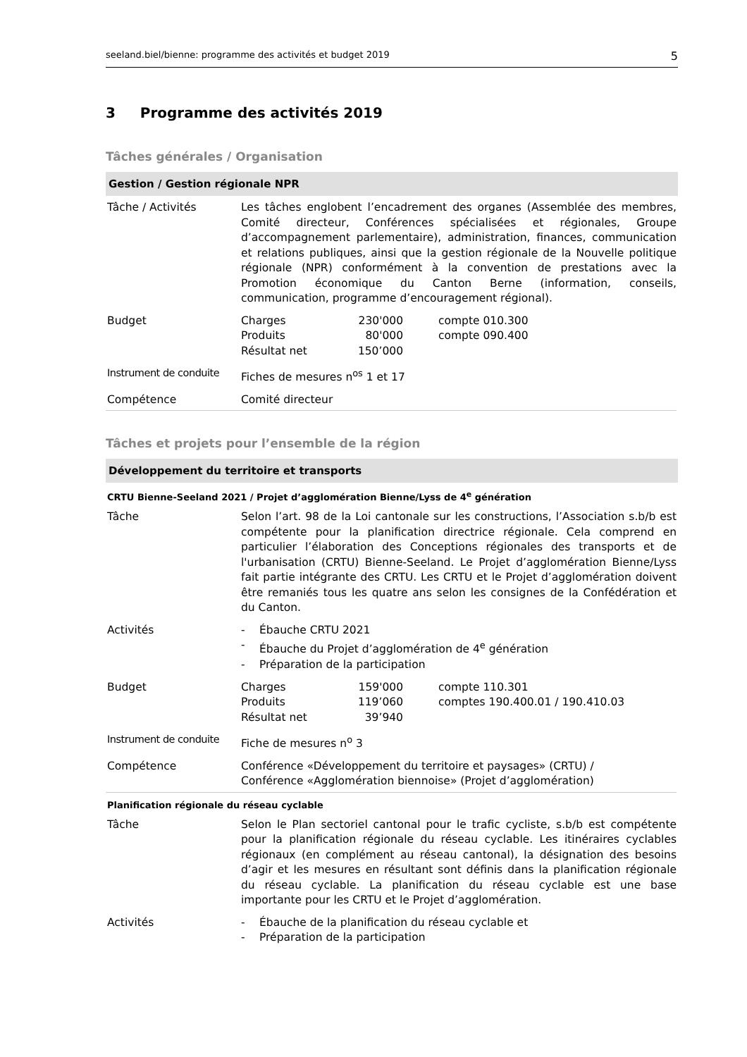seeland.biel/bienne: programme des activités et budget 2019 5
3 Programme des activités 2019
Tâches générales / Organisation
Gestion / Gestion régionale NPR
| Tâche / Activités | Les tâches englobent l’encadrement des organes (Assemblée des membres, Comité directeur, Conférences spécialisées et régionales, Groupe d’accompagnement parlementaire), administration, finances, communication et relations publiques, ainsi que la gestion régionale de la Nouvelle politique régionale (NPR) conformément à la convention de prestations avec la Promotion économique du Canton Berne (information, conseils, communication, programme d’encouragement régional). |
| Budget | / Charges / 230'000 / compte 010.300 / / Produits / 80'000 / compte 090.400 / / Résultat net / 150’000 / / |
| Instrument de conduite | Fiches de mesures n<sup>os</sup> 1 et 17 |
| Compétence | Comité directeur |
Tâches et projets pour l’ensemble de la région
Développement du territoire et transports
CRTU Bienne-Seeland 2021 / Projet d’agglomération Bienne/Lyss de 4<sup>e</sup> génération
| Tâche | Selon l’art. 98 de la Loi cantonale sur les constructions, l’Association s.b/b est compétente pour la planification directrice régionale. Cela comprend en particulier l’élaboration des Conceptions régionales des transports et de l'urbanisation (CRTU) Bienne-Seeland. Le Projet d’agglomération Bienne/Lyss fait partie intégrante des CRTU. Les CRTU et le Projet d’agglomération doivent être remaniés tous les quatre ans selon les consignes de la Confédération et du Canton. |
| Activités | - Ébauche CRTU 2021 - Ébauche du Projet d’agglomération de 4<sup>e</sup> génération - Préparation de la participation |
| Budget | / Charges / 159'000 / compte 110.301 / / Produits / 119’060 / comptes 190.400.01 / 190.410.03 / / Résultat net / 39’940 / / |
| Instrument de conduite | Fiche de mesures n<sup>o</sup> 3 |
| Compétence | Conférence «Développement du territoire et paysages» (CRTU) / Conférence «Agglomération biennoise» (Projet d’agglomération) |
Planification régionale du réseau cyclable
| Tâche | Selon le Plan sectoriel cantonal pour le trafic cycliste, s.b/b est compétente pour la planification régionale du réseau cyclable. Les itinéraires cyclables régionaux (en complément au réseau cantonal), la désignation des besoins d’agir et les mesures en résultant sont définis dans la planification régionale du réseau cyclable. La planification du réseau cyclable est une base importante pour les CRTU et le Projet d’agglomération. |
| Activités | - Ébauche de la planification du réseau cyclable et - Préparation de la participation |